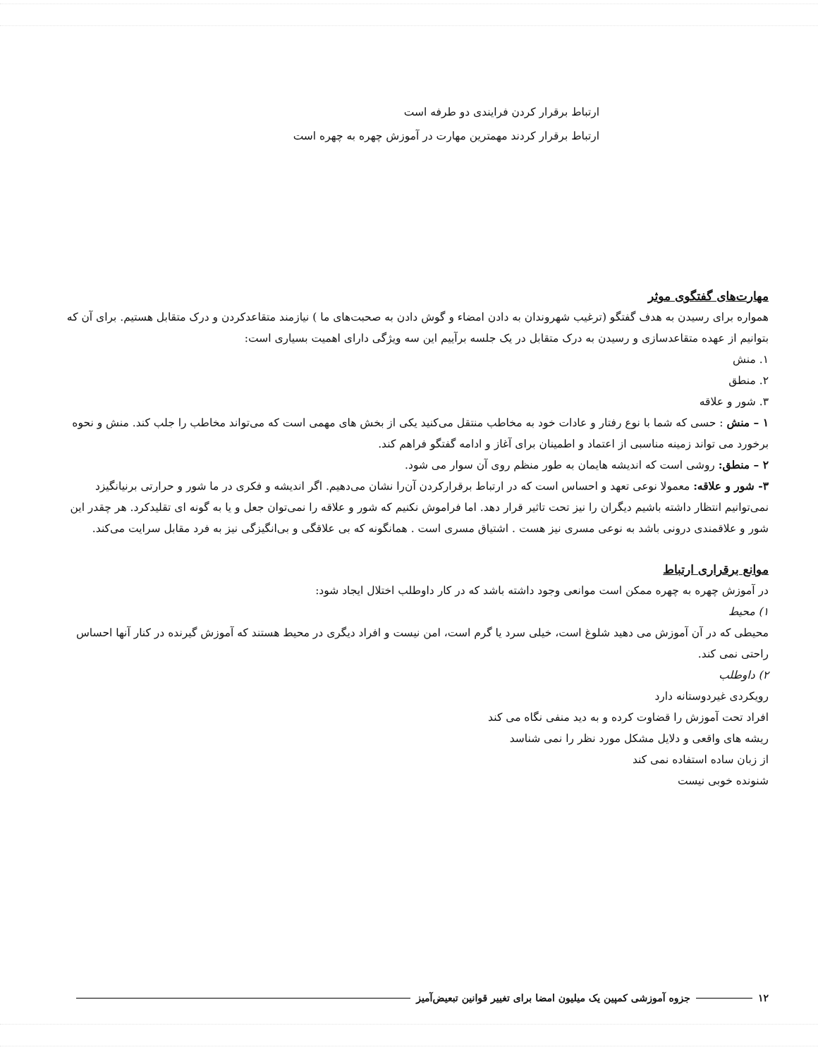ارتباط برقرار کردن فرایندی دو طرفه است
ارتباط برقرار کردند مهمترین مهارت در آموزش چهره به چهره است
مهارت‌های گفتگوی موثر
همواره برای رسیدن به هدف گفتگو (ترغیب شهروندان به دادن امضاء و گوش دادن به صحبت‌های ما ) نیازمند متقاعدکردن و درک متقابل هستیم. برای آن که بتوانیم از عهده متقاعدسازی و رسیدن به درک متقابل در یک جلسه برآییم این سه ویژگی دارای اهمیت بسیاری است:
۱. منش
۲. منطق
۳. شور و علاقه
۱ – منش : حسی که شما با نوع رفتار و عادات خود به مخاطب منتقل می‌کنید یکی از بخش های مهمی است که می‌تواند مخاطب را جلب کند. منش و نحوه برخورد می تواند زمینه مناسبی از اعتماد و اطمینان برای آغاز و ادامه گفتگو فراهم کند.
۲ – منطق: روشی است که اندیشه هایمان به طور منظم روی آن سوار می شود.
۳- شور و علاقه: معمولا نوعی تعهد و احساس است که در ارتباط برقرارکردن آن‌را نشان می‌دهیم. اگر اندیشه و فکری در ما شور و حرارتی برنیانگیزد نمی‌توانیم انتظار داشته باشیم دیگران را نیز تحت تاثیر قرار دهد. اما فراموش نکنیم که شور و علاقه را نمی‌توان جعل و یا به گونه ای تقلیدکرد. هر چقدر این شور و علاقمندی درونی باشد به نوعی مسری نیز هست . اشتیاق مسری است . همانگونه که بی علاقگی و بی‌انگیزگی نیز به فرد مقابل سرایت می‌کند.
موانع برقراری ارتباط
در آموزش چهره به چهره ممکن است موانعی وجود داشته باشد که در کار داوطلب اختلال ایجاد شود:
۱) محیط
محیطی که در آن آموزش می دهید شلوغ است، خیلی سرد یا گرم است، امن نیست و افراد دیگری در محیط هستند که آموزش گیرنده در کنار آنها احساس راحتی نمی کند.
۲) داوطلب
رویکردی غیردوستانه دارد
افراد تحت آموزش را قضاوت کرده و به دید منفی نگاه می کند
ریشه های واقعی و دلایل مشکل مورد نظر را نمی شناسد
از زبان ساده استفاده نمی کند
شنونده خوبی نیست
۱۲ جزوه آموزشی کمپین یک میلیون امضا برای تغییر قوانین تبعیض‌آمیز